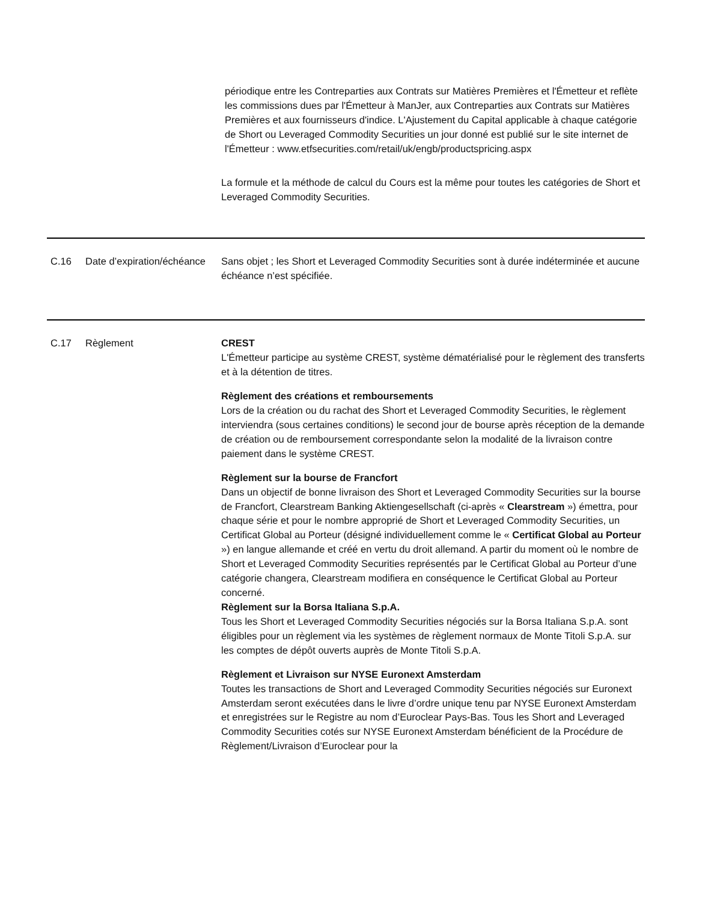périodique entre les Contreparties aux Contrats sur Matières Premières et l'Émetteur et reflète les commissions dues par l'Émetteur à ManJer, aux Contreparties aux Contrats sur Matières Premières et aux fournisseurs d'indice. L'Ajustement du Capital applicable à chaque catégorie de Short ou Leveraged Commodity Securities un jour donné est publié sur le site internet de l'Émetteur : www.etfsecurities.com/retail/uk/engb/productspricing.aspx
La formule et la méthode de calcul du Cours est la même pour toutes les catégories de Short et Leveraged Commodity Securities.
| C.16 | Date d’expiration/échéance | Sans objet ; les Short et Leveraged Commodity Securities sont à durée indéterminée et aucune échéance n’est spécifiée. |
| C.17 | Règlement | CREST L'Émetteur participe au système CREST, système dématérialisé pour le règlement des transferts et à la détention de titres. Règlement des créations et remboursements Lors de la création ou du rachat des Short et Leveraged Commodity Securities, le règlement interviendra (sous certaines conditions) le second jour de bourse après réception de la demande de création ou de remboursement correspondante selon la modalité de la livraison contre paiement dans le système CREST. Règlement sur la bourse de Francfort Dans un objectif de bonne livraison des Short et Leveraged Commodity Securities sur la bourse de Francfort, Clearstream Banking Aktiengesellschaft (ci-après « Clearstream ») émettra, pour chaque série et pour le nombre approprié de Short et Leveraged Commodity Securities, un Certificat Global au Porteur (désigné individuellement comme le « Certificat Global au Porteur ») en langue allemande et créé en vertu du droit allemand. A partir du moment où le nombre de Short et Leveraged Commodity Securities représentés par le Certificat Global au Porteur d’une catégorie changera, Clearstream modifiera en conséquence le Certificat Global au Porteur concerné. Règlement sur la Borsa Italiana S.p.A. Tous les Short et Leveraged Commodity Securities négociés sur la Borsa Italiana S.p.A. sont éligibles pour un règlement via les systèmes de règlement normaux de Monte Titoli S.p.A. sur les comptes de dépôt ouverts auprès de Monte Titoli S.p.A. Règlement et Livraison sur NYSE Euronext Amsterdam Toutes les transactions de Short and Leveraged Commodity Securities négociés sur Euronext Amsterdam seront exécutées dans le livre d’ordre unique tenu par NYSE Euronext Amsterdam et enregistrées sur le Registre au nom d’Euroclear Pays-Bas. Tous les Short and Leveraged Commodity Securities cotés sur NYSE Euronext Amsterdam bénéficient de la Procédure de Règlement/Livraison d’Euroclear pour la |